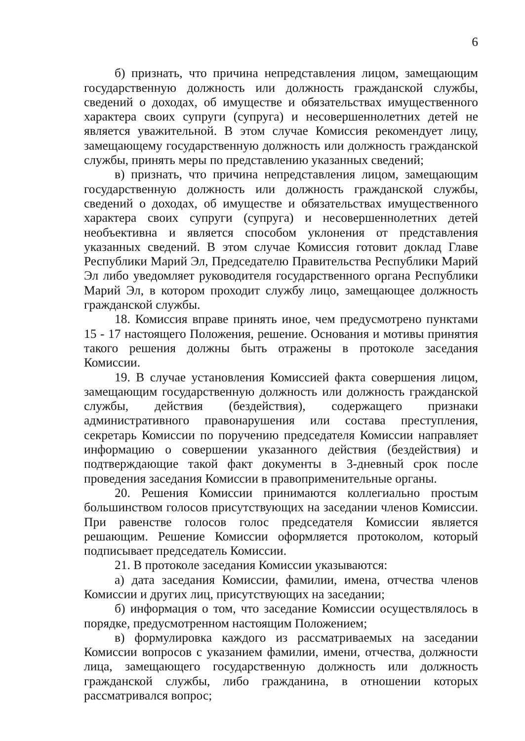6
б) признать, что причина непредставления лицом, замещающим государственную должность или должность гражданской службы, сведений о доходах, об имуществе и обязательствах имущественного характера своих супруги (супруга) и несовершеннолетних детей не является уважительной. В этом случае Комиссия рекомендует лицу, замещающему государственную должность или должность гражданской службы, принять меры по представлению указанных сведений;
в) признать, что причина непредставления лицом, замещающим государственную должность или должность гражданской службы, сведений о доходах, об имуществе и обязательствах имущественного характера своих супруги (супруга) и несовершеннолетних детей необъективна и является способом уклонения от представления указанных сведений. В этом случае Комиссия готовит доклад Главе Республики Марий Эл, Председателю Правительства Республики Марий Эл либо уведомляет руководителя государственного органа Республики Марий Эл, в котором проходит службу лицо, замещающее должность гражданской службы.
18. Комиссия вправе принять иное, чем предусмотрено пунктами 15 - 17 настоящего Положения, решение. Основания и мотивы принятия такого решения должны быть отражены в протоколе заседания Комиссии.
19. В случае установления Комиссией факта совершения лицом, замещающим государственную должность или должность гражданской службы, действия (бездействия), содержащего признаки административного правонарушения или состава преступления, секретарь Комиссии по поручению председателя Комиссии направляет информацию о совершении указанного действия (бездействия) и подтверждающие такой факт документы в 3-дневный срок после проведения заседания Комиссии в правоприменительные органы.
20. Решения Комиссии принимаются коллегиально простым большинством голосов присутствующих на заседании членов Комиссии. При равенстве голосов голос председателя Комиссии является решающим. Решение Комиссии оформляется протоколом, который подписывает председатель Комиссии.
21. В протоколе заседания Комиссии указываются:
а) дата заседания Комиссии, фамилии, имена, отчества членов Комиссии и других лиц, присутствующих на заседании;
б) информация о том, что заседание Комиссии осуществлялось в порядке, предусмотренном настоящим Положением;
в) формулировка каждого из рассматриваемых на заседании Комиссии вопросов с указанием фамилии, имени, отчества, должности лица, замещающего государственную должность или должность гражданской службы, либо гражданина, в отношении которых рассматривался вопрос;